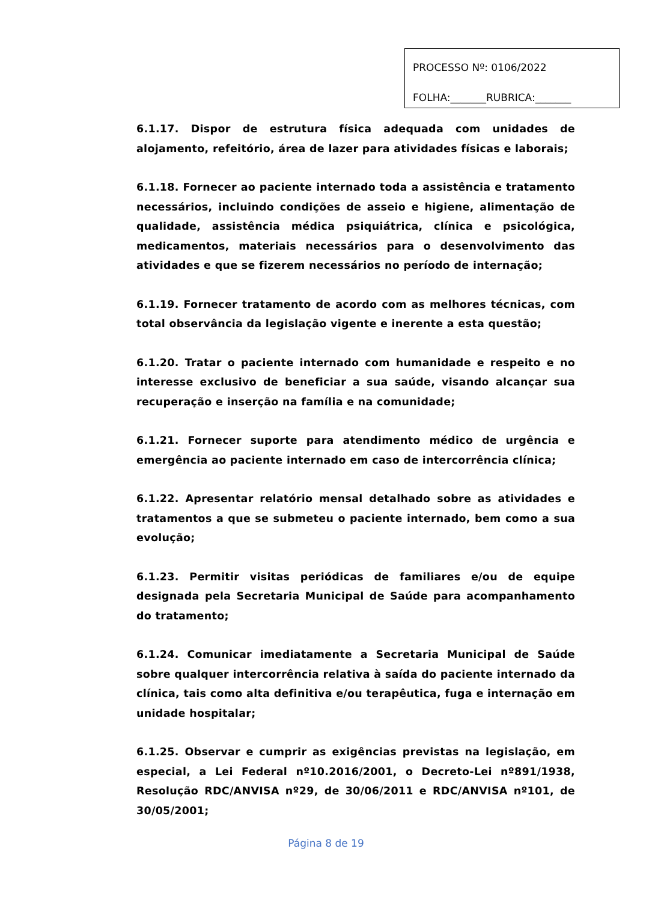PROCESSO Nº: 0106/2022
FOLHA:_______RUBRICA:_______
6.1.17. Dispor de estrutura física adequada com unidades de alojamento, refeitório, área de lazer para atividades físicas e laborais;
6.1.18. Fornecer ao paciente internado toda a assistência e tratamento necessários, incluindo condições de asseio e higiene, alimentação de qualidade, assistência médica psiquiátrica, clínica e psicológica, medicamentos, materiais necessários para o desenvolvimento das atividades e que se fizerem necessários no período de internação;
6.1.19. Fornecer tratamento de acordo com as melhores técnicas, com total observância da legislação vigente e inerente a esta questão;
6.1.20. Tratar o paciente internado com humanidade e respeito e no interesse exclusivo de beneficiar a sua saúde, visando alcançar sua recuperação e inserção na família e na comunidade;
6.1.21. Fornecer suporte para atendimento médico de urgência e emergência ao paciente internado em caso de intercorrência clínica;
6.1.22. Apresentar relatório mensal detalhado sobre as atividades e tratamentos a que se submeteu o paciente internado, bem como a sua evolução;
6.1.23. Permitir visitas periódicas de familiares e/ou de equipe designada pela Secretaria Municipal de Saúde para acompanhamento do tratamento;
6.1.24. Comunicar imediatamente a Secretaria Municipal de Saúde sobre qualquer intercorrência relativa à saída do paciente internado da clínica, tais como alta definitiva e/ou terapêutica, fuga e internação em unidade hospitalar;
6.1.25. Observar e cumprir as exigências previstas na legislação, em especial, a Lei Federal nº10.2016/2001, o Decreto-Lei nº891/1938, Resolução RDC/ANVISA nº29, de 30/06/2011 e RDC/ANVISA nº101, de 30/05/2001;
Página 8 de 19